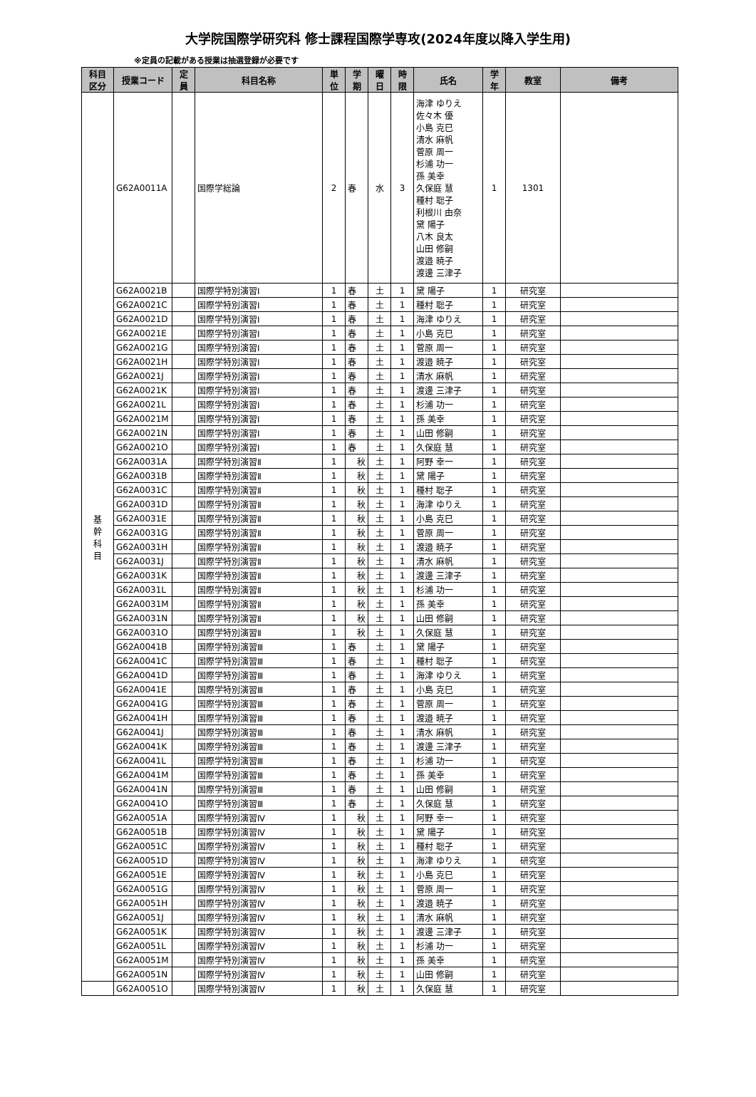大学院国際学研究科 修士課程国際学専攻(2024年度以降入学生用)
※定員の記載がある授業は抽選登録が必要です
| 科目 区分 | 授業コード | 定 員 | 科目名称 | 単 位 | 学 期 | 曜 日 | 時 限 | 氏名 | 学 年 | 教室 | 備考 |
| --- | --- | --- | --- | --- | --- | --- | --- | --- | --- | --- | --- |
| 基 幹 科 目 | G62A0011A | | 国際学総論 | 2 | 春 | 水 | 3 | 海津 ゆりえ 佐々木 優 小島 克巳 清水 麻帆 菅原 周一 杉浦 功一 孫 美幸 久保庭 慧 種村 聡子 利根川 由奈 黛 陽子 八木 良太 山田 修嗣 渡邉 暁子 渡邊 三津子 | 1 | 1301 | |
| | G62A0021B | | 国際学特別演習Ⅰ | 1 | 春 | 土 | 1 | 黛 陽子 | 1 | 研究室 | |
| | G62A0021C | | 国際学特別演習Ⅰ | 1 | 春 | 土 | 1 | 種村 聡子 | 1 | 研究室 | |
| | G62A0021D | | 国際学特別演習Ⅰ | 1 | 春 | 土 | 1 | 海津 ゆりえ | 1 | 研究室 | |
| | G62A0021E | | 国際学特別演習Ⅰ | 1 | 春 | 土 | 1 | 小島 克巳 | 1 | 研究室 | |
| | G62A0021G | | 国際学特別演習Ⅰ | 1 | 春 | 土 | 1 | 菅原 周一 | 1 | 研究室 | |
| | G62A0021H | | 国際学特別演習Ⅰ | 1 | 春 | 土 | 1 | 渡邉 暁子 | 1 | 研究室 | |
| | G62A0021J | | 国際学特別演習Ⅰ | 1 | 春 | 土 | 1 | 清水 麻帆 | 1 | 研究室 | |
| | G62A0021K | | 国際学特別演習Ⅰ | 1 | 春 | 土 | 1 | 渡邊 三津子 | 1 | 研究室 | |
| | G62A0021L | | 国際学特別演習Ⅰ | 1 | 春 | 土 | 1 | 杉浦 功一 | 1 | 研究室 | |
| | G62A0021M | | 国際学特別演習Ⅰ | 1 | 春 | 土 | 1 | 孫 美幸 | 1 | 研究室 | |
| | G62A0021N | | 国際学特別演習Ⅰ | 1 | 春 | 土 | 1 | 山田 修嗣 | 1 | 研究室 | |
| | G62A0021O | | 国際学特別演習Ⅰ | 1 | 春 | 土 | 1 | 久保庭 慧 | 1 | 研究室 | |
| | G62A0031A | | 国際学特別演習Ⅱ | 1 | 秋 | 土 | 1 | 阿野 幸一 | 1 | 研究室 | |
| | G62A0031B | | 国際学特別演習Ⅱ | 1 | 秋 | 土 | 1 | 黛 陽子 | 1 | 研究室 | |
| | G62A0031C | | 国際学特別演習Ⅱ | 1 | 秋 | 土 | 1 | 種村 聡子 | 1 | 研究室 | |
| | G62A0031D | | 国際学特別演習Ⅱ | 1 | 秋 | 土 | 1 | 海津 ゆりえ | 1 | 研究室 | |
| | G62A0031E | | 国際学特別演習Ⅱ | 1 | 秋 | 土 | 1 | 小島 克巳 | 1 | 研究室 | |
| | G62A0031G | | 国際学特別演習Ⅱ | 1 | 秋 | 土 | 1 | 菅原 周一 | 1 | 研究室 | |
| | G62A0031H | | 国際学特別演習Ⅱ | 1 | 秋 | 土 | 1 | 渡邉 暁子 | 1 | 研究室 | |
| | G62A0031J | | 国際学特別演習Ⅱ | 1 | 秋 | 土 | 1 | 清水 麻帆 | 1 | 研究室 | |
| | G62A0031K | | 国際学特別演習Ⅱ | 1 | 秋 | 土 | 1 | 渡邊 三津子 | 1 | 研究室 | |
| | G62A0031L | | 国際学特別演習Ⅱ | 1 | 秋 | 土 | 1 | 杉浦 功一 | 1 | 研究室 | |
| | G62A0031M | | 国際学特別演習Ⅱ | 1 | 秋 | 土 | 1 | 孫 美幸 | 1 | 研究室 | |
| | G62A0031N | | 国際学特別演習Ⅱ | 1 | 秋 | 土 | 1 | 山田 修嗣 | 1 | 研究室 | |
| | G62A0031O | | 国際学特別演習Ⅱ | 1 | 秋 | 土 | 1 | 久保庭 慧 | 1 | 研究室 | |
| | G62A0041B | | 国際学特別演習Ⅲ | 1 | 春 | 土 | 1 | 黛 陽子 | 1 | 研究室 | |
| | G62A0041C | | 国際学特別演習Ⅲ | 1 | 春 | 土 | 1 | 種村 聡子 | 1 | 研究室 | |
| | G62A0041D | | 国際学特別演習Ⅲ | 1 | 春 | 土 | 1 | 海津 ゆりえ | 1 | 研究室 | |
| | G62A0041E | | 国際学特別演習Ⅲ | 1 | 春 | 土 | 1 | 小島 克巳 | 1 | 研究室 | |
| | G62A0041G | | 国際学特別演習Ⅲ | 1 | 春 | 土 | 1 | 菅原 周一 | 1 | 研究室 | |
| | G62A0041H | | 国際学特別演習Ⅲ | 1 | 春 | 土 | 1 | 渡邉 暁子 | 1 | 研究室 | |
| | G62A0041J | | 国際学特別演習Ⅲ | 1 | 春 | 土 | 1 | 清水 麻帆 | 1 | 研究室 | |
| | G62A0041K | | 国際学特別演習Ⅲ | 1 | 春 | 土 | 1 | 渡邊 三津子 | 1 | 研究室 | |
| | G62A0041L | | 国際学特別演習Ⅲ | 1 | 春 | 土 | 1 | 杉浦 功一 | 1 | 研究室 | |
| | G62A0041M | | 国際学特別演習Ⅲ | 1 | 春 | 土 | 1 | 孫 美幸 | 1 | 研究室 | |
| | G62A0041N | | 国際学特別演習Ⅲ | 1 | 春 | 土 | 1 | 山田 修嗣 | 1 | 研究室 | |
| | G62A0041O | | 国際学特別演習Ⅲ | 1 | 春 | 土 | 1 | 久保庭 慧 | 1 | 研究室 | |
| | G62A0051A | | 国際学特別演習Ⅳ | 1 | 秋 | 土 | 1 | 阿野 幸一 | 1 | 研究室 | |
| | G62A0051B | | 国際学特別演習Ⅳ | 1 | 秋 | 土 | 1 | 黛 陽子 | 1 | 研究室 | |
| | G62A0051C | | 国際学特別演習Ⅳ | 1 | 秋 | 土 | 1 | 種村 聡子 | 1 | 研究室 | |
| | G62A0051D | | 国際学特別演習Ⅳ | 1 | 秋 | 土 | 1 | 海津 ゆりえ | 1 | 研究室 | |
| | G62A0051E | | 国際学特別演習Ⅳ | 1 | 秋 | 土 | 1 | 小島 克巳 | 1 | 研究室 | |
| | G62A0051G | | 国際学特別演習Ⅳ | 1 | 秋 | 土 | 1 | 菅原 周一 | 1 | 研究室 | |
| | G62A0051H | | 国際学特別演習Ⅳ | 1 | 秋 | 土 | 1 | 渡邉 暁子 | 1 | 研究室 | |
| | G62A0051J | | 国際学特別演習Ⅳ | 1 | 秋 | 土 | 1 | 清水 麻帆 | 1 | 研究室 | |
| | G62A0051K | | 国際学特別演習Ⅳ | 1 | 秋 | 土 | 1 | 渡邊 三津子 | 1 | 研究室 | |
| | G62A0051L | | 国際学特別演習Ⅳ | 1 | 秋 | 土 | 1 | 杉浦 功一 | 1 | 研究室 | |
| | G62A0051M | | 国際学特別演習Ⅳ | 1 | 秋 | 土 | 1 | 孫 美幸 | 1 | 研究室 | |
| | G62A0051N | | 国際学特別演習Ⅳ | 1 | 秋 | 土 | 1 | 山田 修嗣 | 1 | 研究室 | |
| | G62A0051O | | 国際学特別演習Ⅳ | 1 | 秋 | 土 | 1 | 久保庭 慧 | 1 | 研究室 | |